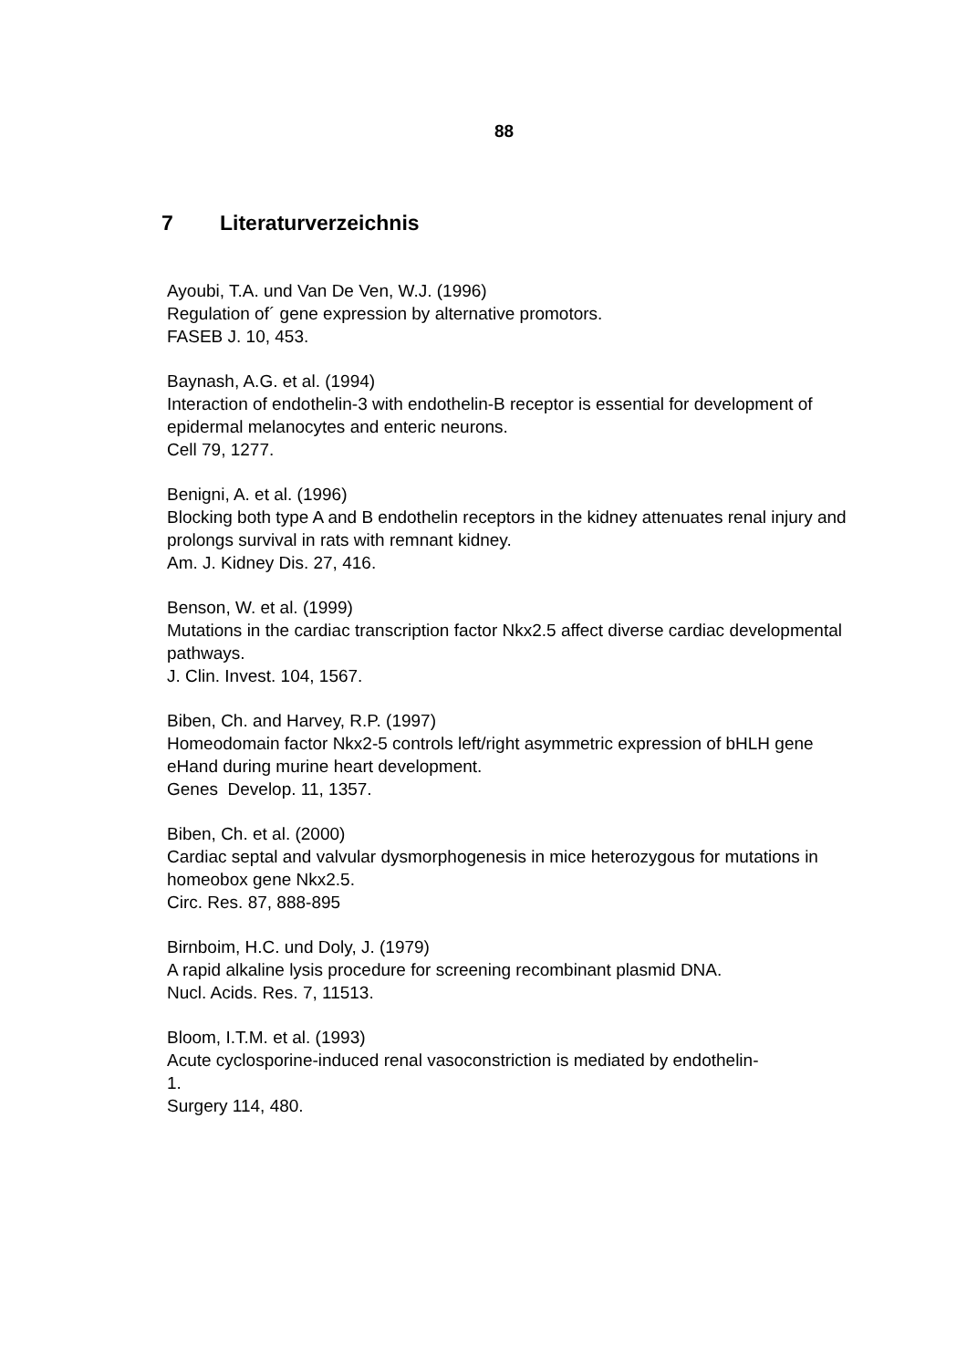88
7 Literaturverzeichnis
Ayoubi, T.A. und Van De Ven, W.J. (1996)
Regulation of´ gene expression by alternative promotors.
FASEB J. 10, 453.
Baynash, A.G. et al. (1994)
Interaction of endothelin-3 with endothelin-B receptor is essential for development of epidermal melanocytes and enteric neurons.
Cell 79, 1277.
Benigni, A. et al. (1996)
Blocking both type A and B endothelin receptors in the kidney attenuates renal injury and prolongs survival in rats with remnant kidney.
Am. J. Kidney Dis. 27, 416.
Benson, W. et al. (1999)
Mutations in the cardiac transcription factor Nkx2.5 affect diverse cardiac developmental pathways.
J. Clin. Invest. 104, 1567.
Biben, Ch. and Harvey, R.P. (1997)
Homeodomain factor Nkx2-5 controls left/right asymmetric expression of bHLH gene eHand during murine heart development.
Genes Develop. 11, 1357.
Biben, Ch. et al. (2000)
Cardiac septal and valvular dysmorphogenesis in mice heterozygous for mutations in homeobox gene Nkx2.5.
Circ. Res. 87, 888-895
Birnboim, H.C. und Doly, J. (1979)
A rapid alkaline lysis procedure for screening recombinant plasmid DNA.
Nucl. Acids. Res. 7, 11513.
Bloom, I.T.M. et al. (1993)
Acute cyclosporine-induced renal vasoconstriction is mediated by endothelin-
1.
Surgery 114, 480.